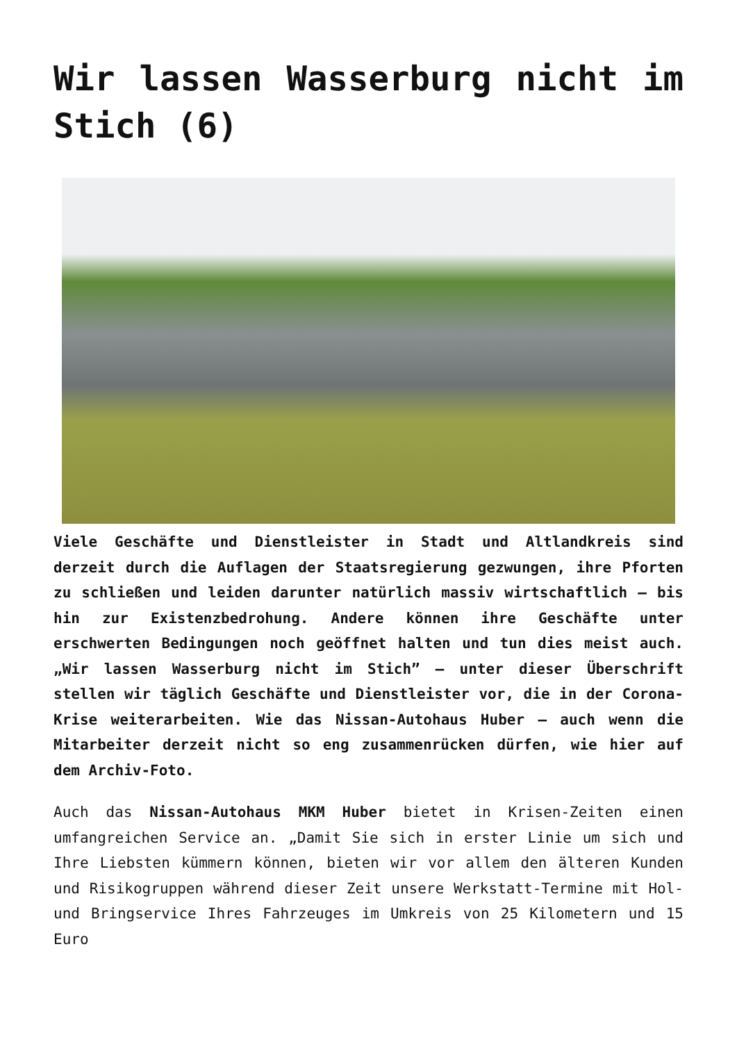Wir lassen Wasserburg nicht im Stich (6)
Viele Geschäfte und Dienstleister in Stadt und Altlandkreis sind derzeit durch die Auflagen der Staatsregierung gezwungen, ihre Pforten zu schließen und leiden darunter natürlich massiv wirtschaftlich – bis hin zur Existenzbedrohung. Andere können ihre Geschäfte unter erschwerten Bedingungen noch geöffnet halten und tun dies meist auch. „Wir lassen Wasserburg nicht im Stich” – unter dieser Überschrift stellen wir täglich Geschäfte und Dienstleister vor, die in der Corona-Krise weiterarbeiten. Wie das Nissan-Autohaus Huber – auch wenn die Mitarbeiter derzeit nicht so eng zusammenrücken dürfen, wie hier auf dem Archiv-Foto.
Auch das Nissan-Autohaus MKM Huber bietet in Krisen-Zeiten einen umfangreichen Service an. „Damit Sie sich in erster Linie um sich und Ihre Liebsten kümmern können, bieten wir vor allem den älteren Kunden und Risikogruppen während dieser Zeit unsere Werkstatt-Termine mit Hol- und Bringservice Ihres Fahrzeuges im Umkreis von 25 Kilometern und 15 Euro